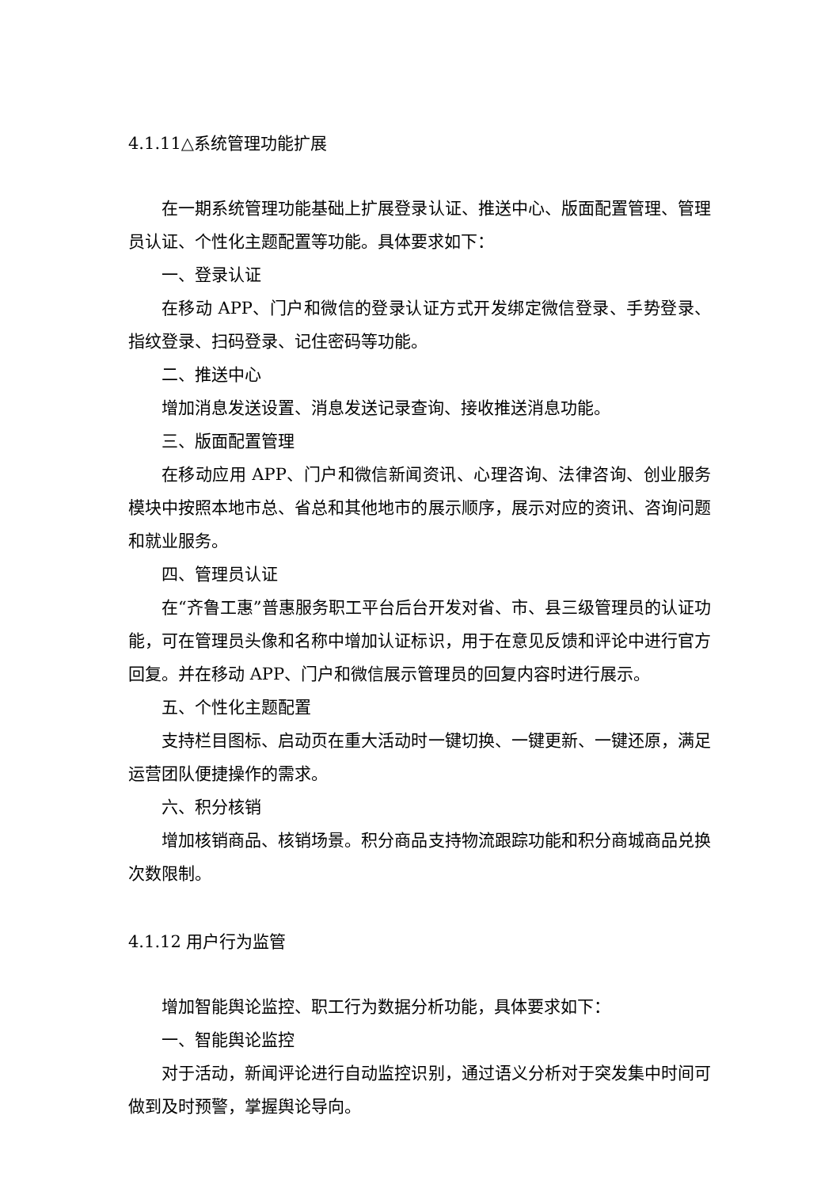4.1.11△系统管理功能扩展
在一期系统管理功能基础上扩展登录认证、推送中心、版面配置管理、管理员认证、个性化主题配置等功能。具体要求如下：
一、登录认证
在移动 APP、门户和微信的登录认证方式开发绑定微信登录、手势登录、指纹登录、扫码登录、记住密码等功能。
二、推送中心
增加消息发送设置、消息发送记录查询、接收推送消息功能。
三、版面配置管理
在移动应用 APP、门户和微信新闻资讯、心理咨询、法律咨询、创业服务模块中按照本地市总、省总和其他地市的展示顺序，展示对应的资讯、咨询问题和就业服务。
四、管理员认证
在“齐鲁工惠”普惠服务职工平台后台开发对省、市、县三级管理员的认证功能，可在管理员头像和名称中增加认证标识，用于在意见反馈和评论中进行官方回复。并在移动 APP、门户和微信展示管理员的回复内容时进行展示。
五、个性化主题配置
支持栏目图标、启动页在重大活动时一键切换、一键更新、一键还原，满足运营团队便捷操作的需求。
六、积分核销
增加核销商品、核销场景。积分商品支持物流跟踪功能和积分商城商品兑换次数限制。
4.1.12 用户行为监管
增加智能舆论监控、职工行为数据分析功能，具体要求如下：
一、智能舆论监控
对于活动，新闻评论进行自动监控识别，通过语义分析对于突发集中时间可做到及时预警，掌握舆论导向。